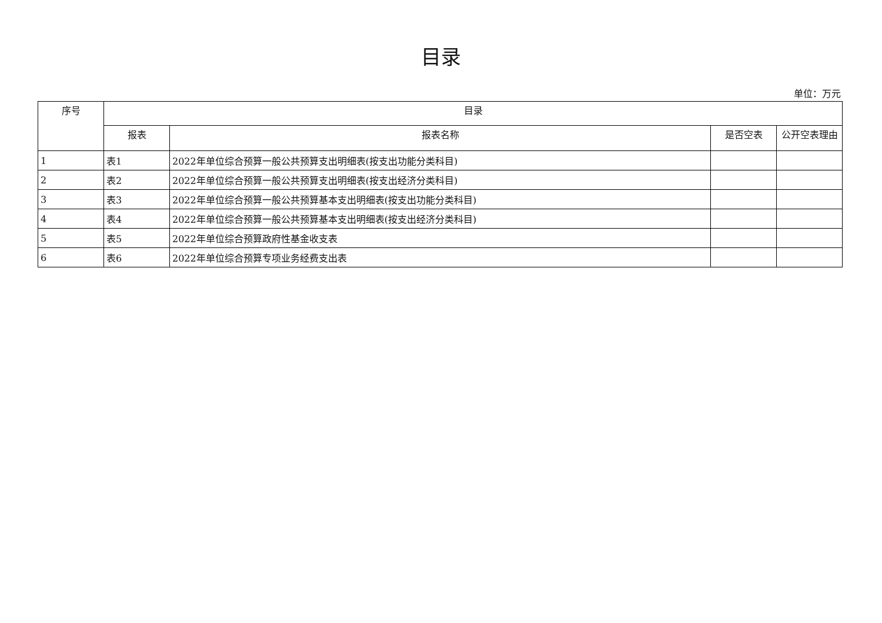目录
单位：万元
| 序号 | 目录 | | | |
| --- | --- | --- | --- | --- |
| | 报表 | 报表名称 | 是否空表 | 公开空表理由 |
| 1 | 表1 | 2022年单位综合预算一般公共预算支出明细表(按支出功能分类科目) | | |
| 2 | 表2 | 2022年单位综合预算一般公共预算支出明细表(按支出经济分类科目) | | |
| 3 | 表3 | 2022年单位综合预算一般公共预算基本支出明细表(按支出功能分类科目) | | |
| 4 | 表4 | 2022年单位综合预算一般公共预算基本支出明细表(按支出经济分类科目) | | |
| 5 | 表5 | 2022年单位综合预算政府性基金收支表 | | |
| 6 | 表6 | 2022年单位综合预算专项业务经费支出表 | | |